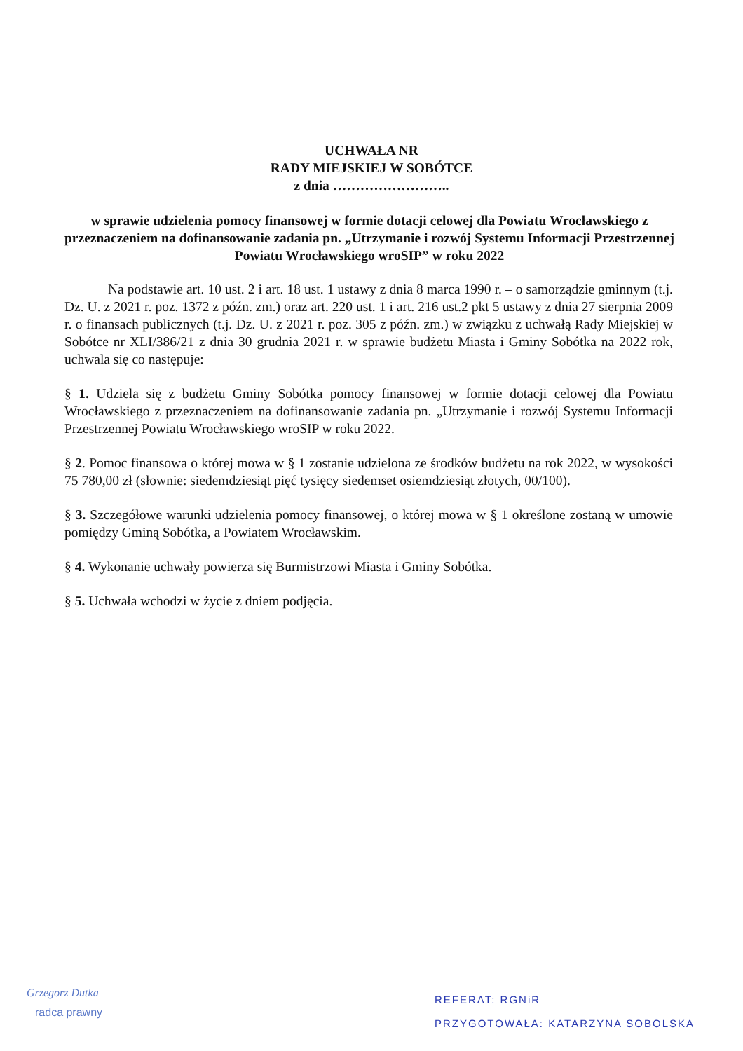UCHWAŁA NR
RADY MIEJSKIEJ W SOBÓTCE
z dnia ……………………..
w sprawie udzielenia pomocy finansowej w formie dotacji celowej dla Powiatu Wrocławskiego z przeznaczeniem na dofinansowanie zadania pn. „Utrzymanie i rozwój Systemu Informacji Przestrzennej Powiatu Wrocławskiego wroSIP” w roku 2022
Na podstawie art. 10 ust. 2 i art. 18 ust. 1 ustawy z dnia 8 marca 1990 r. – o samorządzie gminnym (t.j. Dz. U. z 2021 r. poz. 1372 z późn. zm.) oraz art. 220 ust. 1 i art. 216 ust.2 pkt 5 ustawy z dnia 27 sierpnia 2009 r. o finansach publicznych (t.j. Dz. U. z 2021 r. poz. 305 z późn. zm.) w związku z uchwałą Rady Miejskiej w Sobótce nr XLI/386/21 z dnia 30 grudnia 2021 r. w sprawie budżetu Miasta i Gminy Sobótka na 2022 rok, uchwala się co następuje:
§ 1. Udziela się z budżetu Gminy Sobótka pomocy finansowej w formie dotacji celowej dla Powiatu Wrocławskiego z przeznaczeniem na dofinansowanie zadania pn. „Utrzymanie i rozwój Systemu Informacji Przestrzennej Powiatu Wrocławskiego wroSIP w roku 2022.
§ 2. Pomoc finansowa o której mowa w § 1 zostanie udzielona ze środków budżetu na rok 2022, w wysokości 75 780,00 zł (słownie: siedemdziesiąt pięć tysięcy siedemset osiemdziesiąt złotych, 00/100).
§ 3. Szczegółowe warunki udzielenia pomocy finansowej, o której mowa w § 1 określone zostaną w umowie pomiędzy Gminą Sobótka, a Powiatem Wrocławskim.
§ 4. Wykonanie uchwały powierza się Burmistrzowi Miasta i Gminy Sobótka.
§ 5. Uchwała wchodzi w życie z dniem podjęcia.
Grzegorz Dutka
radca prawny
REFERAT: RGNiR
PRZYGOTOWAŁA: KATARZYNA SOBOLSKA